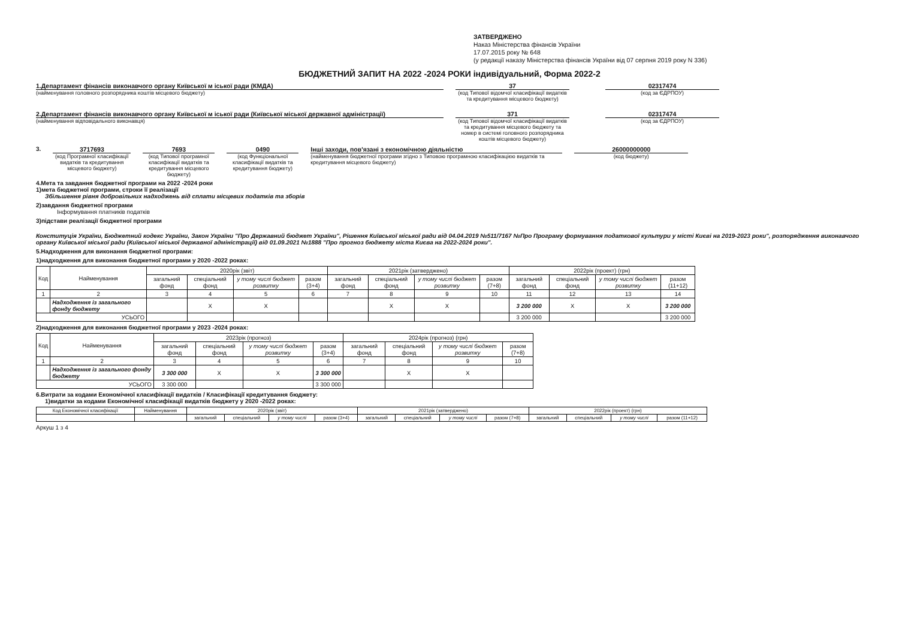ЗАТВЕРДЖЕНО
Наказ Міністерства фінансів України
17.07.2015 року № 648
(у редакції наказу Міністерства фінансів України від 07 серпня 2019 року N 336)
БЮДЖЕТНИЙ ЗАПИТ НА 2022 -2024 РОКИ індивідуальний, Форма 2022-2
1.Департамент фінансів виконавчого органу Київської м іської ради (КМДА)
(найменування головного розпорядника коштів місцевого бюджету)
37
(код Типової відомчої класифікації видатків та кредитування місцевого бюджету)
02317474
(код за ЄДРПОУ)
2.Департамент фінансів виконавчого органу Київської м іської ради (Київської міської державної адміністрації)
(найменування відповідального виконавця)
371
(код Типової відомчої класифікації видатків та кредитування місцевого бюджету та номер в системі головного розпорядника коштів місцевого бюджету)
02317474
(код за ЄДРПОУ)
3. 3717693
(код Програмної класифікації видатків та кредитування місцевого бюджету)
7693
(код Типової програмної класифікації видатків та кредитування місцевого бюджету)
0490
(код Функціональної класифікації видатків та кредитування бюджету)
Інші заходи, пов'язані з економічною діяльністю
(найменування бюджетної програми згідно з Типовою програмною класифікацією видатків та кредитування місцевого бюджету)
26000000000
(код бюджету)
4.Мета та завдання бюджетної програми на 2022 -2024 роки
1)мета бюджетної програми, строки її реалізації
Збільшення рівня добровільних надходжень від сплати місцевих податків та зборів
2)завдання бюджетної програми
Інформування платників податків
3)підстави реалізації бюджетної програми
Конституція України, Бюджетний кодекс України, Закон України "Про Державний бюджет України", Рішення Київської міської ради від 04.04.2019 №511/7167 №Про Програму формування податкової культури у місті Києві на 2019-2023 роки", розпорядження виконавчого органу Київської міської ради (Київської міської державної адміністрації) від 01.09.2021 №1888 "Про прогноз бюджету міста Києва на 2022-2024 роки".
5.Надходження для виконання бюджетної програми:
1)надходження для виконання бюджетної програми у 2020 -2022 роках:
| Код | Найменування | 2020рік (звіт) | | | | 2021рік (затверджено) | | | | 2022рік (проект) (грн) | | | |
| --- | --- | --- | --- | --- | --- | --- | --- | --- | --- | --- | --- | --- | --- |
| | | загальний фонд | спеціальний фонд | у тому числі бюджет розвитку | разом (3+4) | загальний фонд | спеціальний фонд | у тому числі бюджет розвитку | разом (7+8) | загальний фонд | спеціальний фонд | у тому числі бюджет розвитку | разом (11+12) |
| 1 | 2 | 3 | 4 | 5 | 6 | 7 | 8 | 9 | 10 | 11 | 12 | 13 | 14 |
| | Надходження із загального фонду бюджету | | X | X | | | X | X | | 3 200 000 | X | X | 3 200 000 |
| УСЬОГО | | | | | | | | | | 3 200 000 | | | 3 200 000 |
2)надходження для виконання бюджетної програми у 2023 -2024 роках:
| Код | Найменування | 2023рік (прогноз) | | | | 2024рік (прогноз) (грн) | | | |
| --- | --- | --- | --- | --- | --- | --- | --- | --- | --- |
| | | загальний фонд | спеціальний фонд | у тому числі бюджет розвитку | разом (3+4) | загальний фонд | спеціальний фонд | у тому числі бюджет розвитку | разом (7+8) |
| 1 | 2 | 3 | 4 | 5 | 6 | 7 | 8 | 9 | 10 |
| | Надходження із загального фонду бюджету | 3 300 000 | X | X | 3 300 000 | | X | X | |
| УСЬОГО | | 3 300 000 | | | 3 300 000 | | | | |
6.Витрати за кодами Економічної класифікації видатків / Класифікації кредитування бюджету:
1)видатки за кодами Економічної класифікації видатків бюджету у 2020 -2022 роках:
| Код Економічної класифікації | Найменування | 2020рік (звіт) | | | | 2021рік (затверджено) | | | | 2022рік (проект) (грн) | | | |
| --- | --- | --- | --- | --- | --- | --- | --- | --- | --- | --- | --- | --- | --- |
| | | загальний | спеціальний | у тому числі | разом (3+4) | загальний | спеціальний | у тому числі | разом (7+8) | загальний | спеціальний | у тому числі | разом (11+12) |
Аркуш 1 з 4